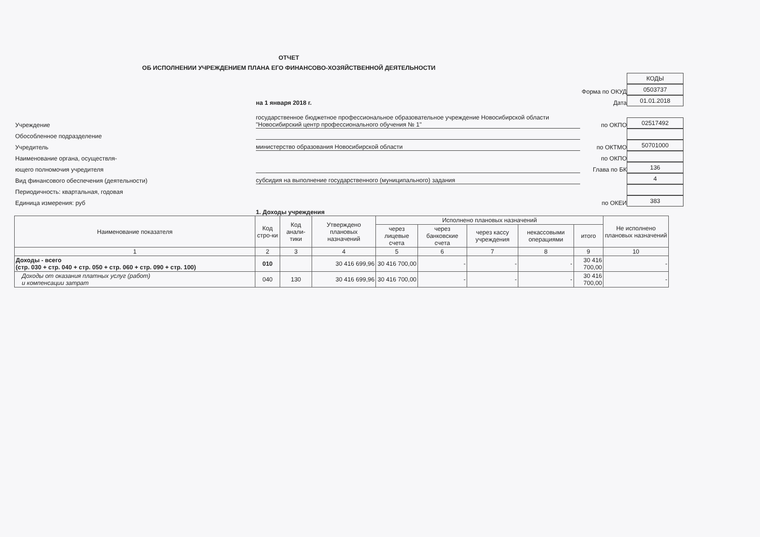ОТЧЕТ
ОБ ИСПОЛНЕНИИ УЧРЕЖДЕНИЕМ ПЛАНА ЕГО ФИНАНСОВО-ХОЗЯЙСТВЕННОЙ ДЕЯТЕЛЬНОСТИ
КОДЫ
Форма по ОКУД
0503737
на 1 января 2018 г.
Дата
01.01.2018
Учреждение
государственное бюджетное профессиональное образовательное учреждение Новосибирской области "Новосибирский центр профессионального обучения № 1"
по ОКПО
02517492
Обособленное подразделение
Учредитель
министерство образования Новосибирской области
по ОКТМО
50701000
Наименование органа, осуществля-
по ОКПО
ющего полномочия учредителя
Глава по БК
136
Вид финансового обеспечения (деятельности)
субсидия на выполнение государственного (муниципального) задания
4
Периодичность: квартальная, годовая
Единица измерения: руб
по ОКЕИ
383
1. Доходы учреждения
| Наименование показателя | Код стро-ки | Код анали-тики | Утверждено плановых назначений | Исполнено плановых назначений | | | | | Не исполнено плановых назначений |
| --- | --- | --- | --- | --- | --- | --- | --- | --- | --- |
| | | | | через лицевые счета | через банковские счета | через кассу учреждения | некассовыми операциями | итого | |
| 1 | 2 | 3 | 4 | 5 | 6 | 7 | 8 | 9 | 10 |
| Доходы - всего (стр. 030 + стр. 040 + стр. 050 + стр. 060 + стр. 090 + стр. 100) | 010 | | 30 416 699,96 | 30 416 700,00 | - | - | - | 30 416 700,00 | - |
| Доходы от оказания платных услуг (работ) и компенсации затрат | 040 | 130 | 30 416 699,96 | 30 416 700,00 | - | - | - | 30 416 700,00 | - |